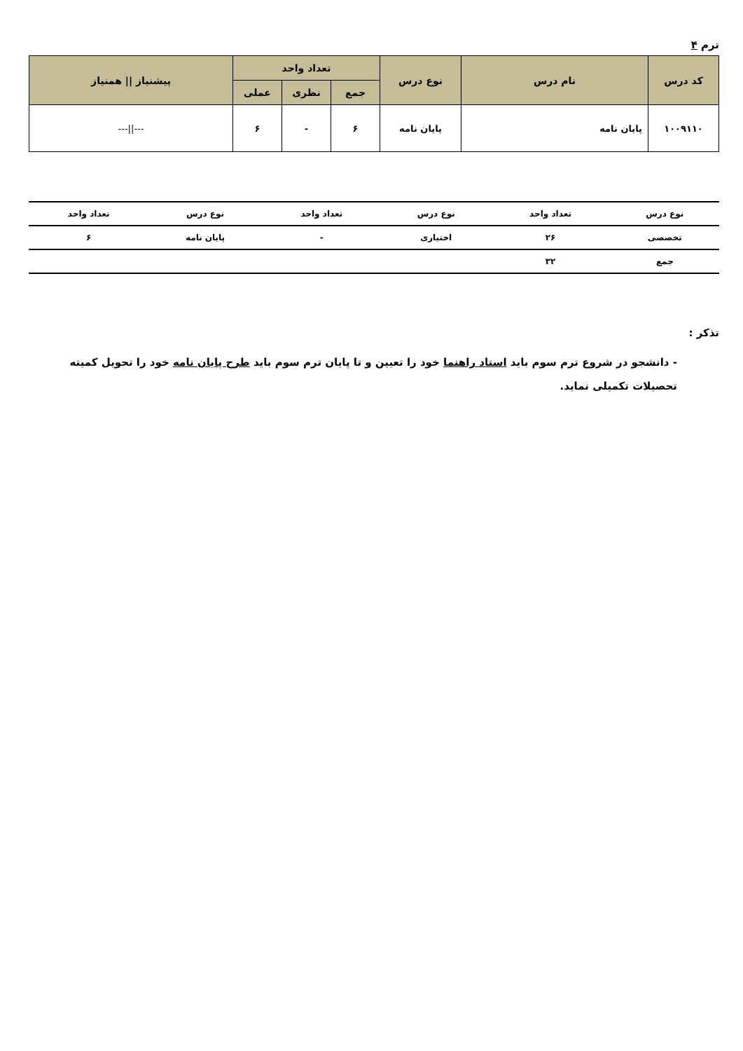ترم ۴
| کد درس | نام درس | نوع درس | تعداد واحد | | | پیشنیاز // همنیاز |
| --- | --- | --- | --- | --- | --- | --- |
| | | | جمع | نظری | عملی | |
| ۱۰۰۹۱۱۰ | پایان نامه | پایان نامه | ۶ | - | ۶ | ---//--- |
| نوع درس | تعداد واحد | نوع درس | تعداد واحد | نوع درس | تعداد واحد |
| --- | --- | --- | --- | --- | --- |
| تخصصی | ۲۶ | اختیاری | - | پایان نامه | ۶ |
| جمع | ۳۲ | | | | |
تذکر :
- دانشجو در شروع ترم سوم باید استاد راهنما خود را تعیین و تا پایان ترم سوم باید طرح پایان نامه خود را تحویل کمیته تحصیلات تکمیلی نماید.